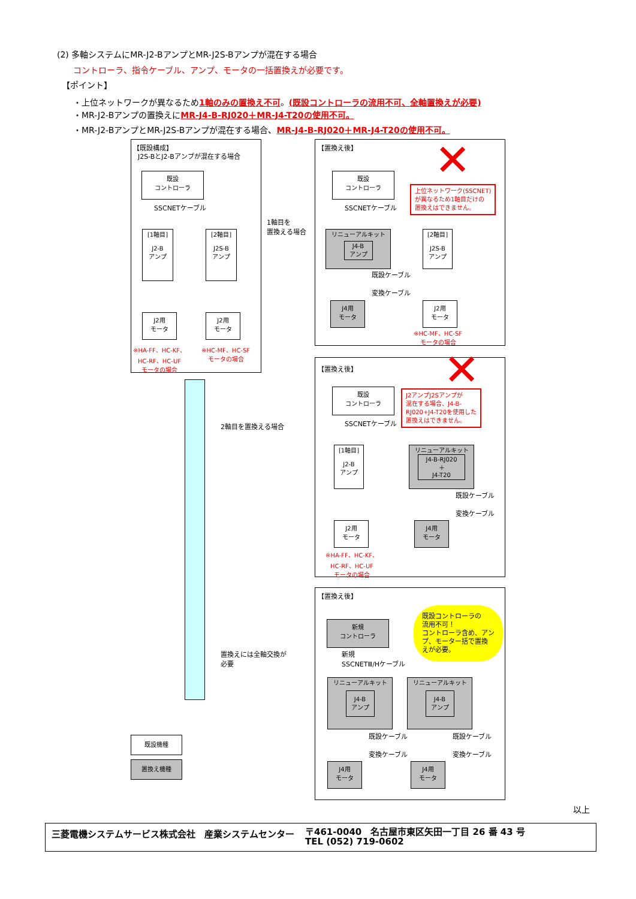(2) 多軸システムにMR-J2-BアンプとMR-J2S-Bアンプが混在する場合
コントローラ、指令ケーブル、アンプ、モータの一括置換えが必要です。
【ポイント】
・上位ネットワークが異なるため1軸のみの置換え不可。(既設コントローラの流用不可、全軸置換えが必要)
・MR-J2-Bアンプの置換えにMR-J4-B-RJ020＋MR-J4-T20の使用不可。
・MR-J2-BアンプとMR-J2S-Bアンプが混在する場合、MR-J4-B-RJ020＋MR-J4-T20の使用不可。
【既設構成】
J2S-BとJ2-Bアンプが混在する場合
既設
コントローラ
SSCNETケーブル
[1軸目]
J2-B
アンプ
[2軸目]
J2S-B
アンプ
J2用
モータ
J2用
モータ
※HA-FF、HC-KF、
HC-RF、HC-UF
モータの場合
※HC-MF、HC-SF
モータの場合
1軸目を
置換える場合
2軸目を置換える場合
置換えには全軸交換が
必要
【置換え後】 ✕
既設
コントローラ
上位ネットワーク(SSCNET)
が異なるため1軸目だけの
置換えはできません。
SSCNETケーブル
リニューアルキット
J4-B
アンプ
[2軸目]
J2S-B
アンプ
既設ケーブル
変換ケーブル
J4用
モータ
J2用
モータ
※HC-MF、HC-SF
モータの場合
【置換え後】 ✕
既設
コントローラ
J2アンプJ2Sアンプが
混在する場合、J4-B-
RJ020+J4-T20を使用した
置換えはできません。
SSCNETケーブル
[1軸目]
J2-B
アンプ
リニューアルキット
J4-B-RJ020
＋
J4-T20
既設ケーブル
変換ケーブル
J2用
モータ
J4用
モータ
※HA-FF、HC-KF、
HC-RF、HC-UF
モータの場合
【置換え後】
既設コントローラの
流用不可！
コントローラ含め、アン
プ、モーター括で置換
えが必要。
新規
コントローラ
新規
SSCNETⅢ/Hケーブル
リニューアルキット
J4-B
アンプ
リニューアルキット
J4-B
アンプ
既設ケーブル 既設ケーブル
変換ケーブル 変換ケーブル
J4用
モータ
J4用
モータ
既設機種
置換え機種
以上
三菱電機システムサービス株式会社　産業システムセンター
〒461-0040　名古屋市東区矢田一丁目 26 番 43 号
TEL (052) 719-0602